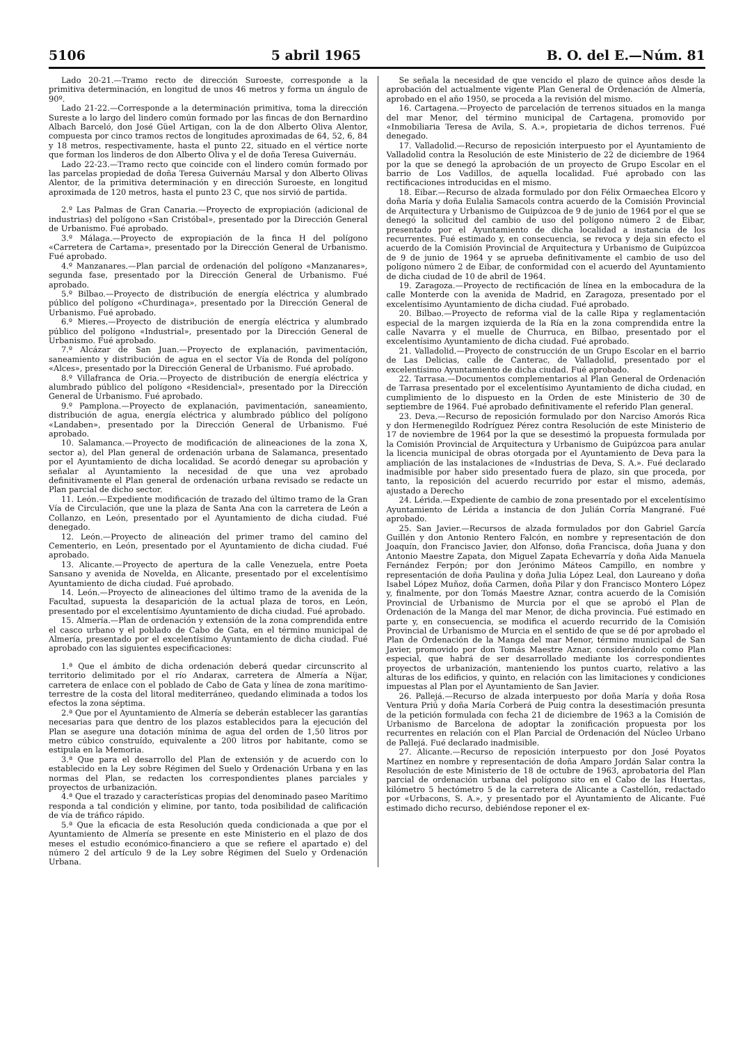5106 5 abril 1965 B. O. del E.—Núm. 81
Lado 20-21.—Tramo recto de dirección Suroeste, corresponde a la primitiva determinación, en longitud de unos 46 metros y forma un ángulo de 90º.
Lado 21-22.—Corresponde a la determinación primitiva, toma la dirección Sureste a lo largo del lindero común formado por las fincas de don Bernardino Albach Barceló, don José Güel Artigan, con la de don Alberto Oliva Alentor, compuesta por cinco tramos rectos de longitudes aproximadas de 64, 52, 6, 84 y 18 metros, respectivamente, hasta el punto 22, situado en el vértice norte que forman los linderos de don Alberto Oliva y el de doña Teresa Guivernáu.
Lado 22-23.—Tramo recto que coincide con el lindero común formado por las parcelas propiedad de doña Teresa Guivernáu Marsal y don Alberto Olivas Alentor, de la primitiva determinación y en dirección Suroeste, en longitud aproximada de 120 metros, hasta el punto 23 C, que nos sirvió de partida.
2.º Las Palmas de Gran Canaria.—Proyecto de expropiación (adicional de industrias) del polígono «San Cristóbal», presentado por la Dirección General de Urbanismo. Fué aprobado.
3.º Málaga.—Proyecto de expropiación de la finca H del polígono «Carretera de Cartama», presentado por la Dirección General de Urbanismo. Fué aprobado.
4.º Manzanares.—Plan parcial de ordenación del polígono «Manzanares», segunda fase, presentado por la Dirección General de Urbanismo. Fué aprobado.
5.º Bilbao.—Proyecto de distribución de energía eléctrica y alumbrado público del polígono «Churdinaga», presentado por la Dirección General de Urbanismo. Fué aprobado.
6.º Mieres.—Proyecto de distribución de energía eléctrica y alumbrado público del polígono «Industrial», presentado por la Dirección General de Urbanismo. Fué aprobado.
7.º Alcázar de San Juan.—Proyecto de explanación, pavimentación, saneamiento y distribución de agua en el sector Vía de Ronda del polígono «Alces», presentado por la Dirección General de Urbanismo. Fué aprobado.
8.º Villafranca de Oria.—Proyecto de distribución de energía eléctrica y alumbrado público del polígono «Residencial», presentado por la Dirección General de Urbanismo. Fué aprobado.
9.º Pamplona.—Proyecto de explanación, pavimentación, saneamiento, distribución de agua, energía eléctrica y alumbrado público del polígono «Landaben», presentado por la Dirección General de Urbanismo. Fué aprobado.
10. Salamanca.—Proyecto de modificación de alineaciones de la zona X, sector a), del Plan general de ordenación urbana de Salamanca, presentado por el Ayuntamiento de dicha localidad. Se acordó denegar su aprobación y señalar al Ayuntamiento la necesidad de que una vez aprobado definitivamente el Plan general de ordenación urbana revisado se redacte un Plan parcial de dicho sector.
11. León.—Expediente modificación de trazado del último tramo de la Gran Vía de Circulación, que une la plaza de Santa Ana con la carretera de León a Collanzo, en León, presentado por el Ayuntamiento de dicha ciudad. Fué denegado.
12. León.—Proyecto de alineación del primer tramo del camino del Cementerio, en León, presentado por el Ayuntamiento de dicha ciudad. Fué aprobado.
13. Alicante.—Proyecto de apertura de la calle Venezuela, entre Poeta Sansano y avenida de Novelda, en Alicante, presentado por el excelentísimo Ayuntamiento de dicha ciudad. Fué aprobado.
14. León.—Proyecto de alineaciones del último tramo de la avenida de la Facultad, supuesta la desaparición de la actual plaza de toros, en León, presentado por el excelentísimo Ayuntamiento de dicha ciudad. Fué aprobado.
15. Almería.—Plan de ordenación y extensión de la zona comprendida entre el casco urbano y el poblado de Cabo de Gata, en el término municipal de Almería, presentado por el excelentísimo Ayuntamiento de dicha ciudad. Fué aprobado con las siguientes especificaciones:
1.ª Que el ámbito de dicha ordenación deberá quedar circunscrito al territorio delimitado por el río Andarax, carretera de Almería a Níjar, carretera de enlace con el poblado de Cabo de Gata y línea de zona marítimo-terrestre de la costa del litoral mediterráneo, quedando eliminada a todos los efectos la zona séptima.
2.ª Que por el Ayuntamiento de Almería se deberán establecer las garantías necesarias para que dentro de los plazos establecidos para la ejecución del Plan se asegure una dotación mínima de agua del orden de 1,50 litros por metro cúbico construído, equivalente a 200 litros por habitante, como se estipula en la Memoria.
3.ª Que para el desarrollo del Plan de extensión y de acuerdo con lo establecido en la Ley sobre Régimen del Suelo y Ordenación Urbana y en las normas del Plan, se redacten los correspondientes planes parciales y proyectos de urbanización.
4.ª Que el trazado y características propias del denominado paseo Marítimo responda a tal condición y elimine, por tanto, toda posibilidad de calificación de vía de tráfico rápido.
5.ª Que la eficacia de esta Resolución queda condicionada a que por el Ayuntamiento de Almería se presente en este Ministerio en el plazo de dos meses el estudio económico-financiero a que se refiere el apartado e) del número 2 del artículo 9 de la Ley sobre Régimen del Suelo y Ordenación Urbana.
Se señala la necesidad de que vencido el plazo de quince años desde la aprobación del actualmente vigente Plan General de Ordenación de Almería, aprobado en el año 1950, se proceda a la revisión del mismo.
16. Cartagena.—Proyecto de parcelación de terrenos situados en la manga del mar Menor, del término municipal de Cartagena, promovido por «Inmobiliaria Teresa de Avila, S. A.», propietaria de dichos terrenos. Fué denegado.
17. Valladolid.—Recurso de reposición interpuesto por el Ayuntamiento de Valladolid contra la Resolución de este Ministerio de 22 de diciembre de 1964 por la que se denegó la aprobación de un proyecto de Grupo Escolar en el barrio de Los Vadillos, de aquella localidad. Fué aprobado con las rectificaciones introducidas en el mismo.
18. Eibar.—Recurso de alzada formulado por don Félix Ormaechea Elcoro y doña María y doña Eulalia Samacols contra acuerdo de la Comisión Provincial de Arquitectura y Urbanismo de Guipúzcoa de 9 de junio de 1964 por el que se denegó la solicitud del cambio de uso del polígono número 2 de Eibar, presentado por el Ayuntamiento de dicha localidad a instancia de los recurrentes. Fué estimado y, en consecuencia, se revoca y deja sin efecto el acuerdo de la Comisión Provincial de Arquitectura y Urbanismo de Guipúzcoa de 9 de junio de 1964 y se aprueba definitivamente el cambio de uso del polígono número 2 de Eibar, de conformidad con el acuerdo del Ayuntamiento de dicha ciudad de 10 de abril de 1964.
19. Zaragoza.—Proyecto de rectificación de línea en la embocadura de la calle Monterde con la avenida de Madrid, en Zaragoza, presentado por el excelentísimo Ayuntamiento de dicha ciudad. Fué aprobado.
20. Bilbao.—Proyecto de reforma vial de la calle Ripa y reglamentación especial de la margen izquierda de la Ría en la zona comprendida entre la calle Navarra y el muelle de Churruca, en Bilbao, presentado por el excelentísimo Ayuntamiento de dicha ciudad. Fué aprobado.
21. Valladolid.—Proyecto de construcción de un Grupo Escolar en el barrio de Las Delicias, calle de Canterac, de Valladolid, presentado por el excelentísimo Ayuntamiento de dicha ciudad. Fué aprobado.
22. Tarrasa.—Documentos complementarios al Plan General de Ordenación de Tarrasa presentado por el excelentísimo Ayuntamiento de dicha ciudad, en cumplimiento de lo dispuesto en la Orden de este Ministerio de 30 de septiembre de 1964. Fué aprobado definitivamente el referido Plan general.
23. Deva.—Recurso de reposición formulado por don Narciso Amorós Rica y don Hermenegildo Rodríguez Pérez contra Resolución de este Ministerio de 17 de noviembre de 1964 por la que se desestimó la propuesta formulada por la Comisión Provincial de Arquitectura y Urbanismo de Guipúzcoa para anular la licencia municipal de obras otorgada por el Ayuntamiento de Deva para la ampliación de las instalaciones de «Industrias de Deva, S. A.». Fué declarado inadmisible por haber sido presentado fuera de plazo, sin que proceda, por tanto, la reposición del acuerdo recurrido por estar el mismo, además, ajustado a Derecho
24. Lérida.—Expediente de cambio de zona presentado por el excelentísimo Ayuntamiento de Lérida a instancia de don Julián Corría Mangrané. Fué aprobado.
25. San Javier.—Recursos de alzada formulados por don Gabriel García Guillén y don Antonio Rentero Falcón, en nombre y representación de don Joaquín, don Francisco Javier, don Alfonso, doña Francisca, doña Juana y don Antonio Maestre Zapata, don Miguel Zapata Echevarría y doña Aida Manuela Fernández Ferpón; por don Jerónimo Máteos Campillo, en nombre y representación de doña Paulina y doña Julia López Leal, don Laureano y doña Isabel López Muñoz, doña Carmen, doña Pilar y don Francisco Montero López y, finalmente, por don Tomás Maestre Aznar, contra acuerdo de la Comisión Provincial de Urbanismo de Murcia por el que se aprobó el Plan de Ordenación de la Manga del mar Menor, de dicha provincia. Fué estimado en parte y, en consecuencia, se modifica el acuerdo recurrido de la Comisión Provincial de Urbanismo de Murcia en el sentido de que se dé por aprobado el Plan de Ordenación de la Manga del mar Menor, término municipal de San Javier, promovido por don Tomás Maestre Aznar, considerándolo como Plan especial, que habrá de ser desarrollado mediante los correspondientes proyectos de urbanización, manteniendo los puntos cuarto, relativo a las alturas de los edificios, y quinto, en relación con las limitaciones y condiciones impuestas al Plan por el Ayuntamiento de San Javier.
26. Pallejá.—Recurso de alzada interpuesto por doña María y doña Rosa Ventura Priú y doña María Corberá de Puig contra la desestimación presunta de la petición formulada con fecha 21 de diciembre de 1963 a la Comisión de Urbanismo de Barcelona de adoptar la zonificación propuesta por los recurrentes en relación con el Plan Parcial de Ordenación del Núcleo Urbano de Pallejá. Fué declarado inadmisible.
27. Alicante.—Recurso de reposición interpuesto por don José Poyatos Martínez en nombre y representación de doña Amparo Jordán Salar contra la Resolución de este Ministerio de 18 de octubre de 1963, aprobatoria del Plan parcial de ordenación urbana del polígono sito en el Cabo de las Huertas, kilómetro 5 hectómetro 5 de la carretera de Alicante a Castellón, redactado por «Urbacons, S. A.», y presentado por el Ayuntamiento de Alicante. Fué estimado dicho recurso, debiéndose reponer el ex-